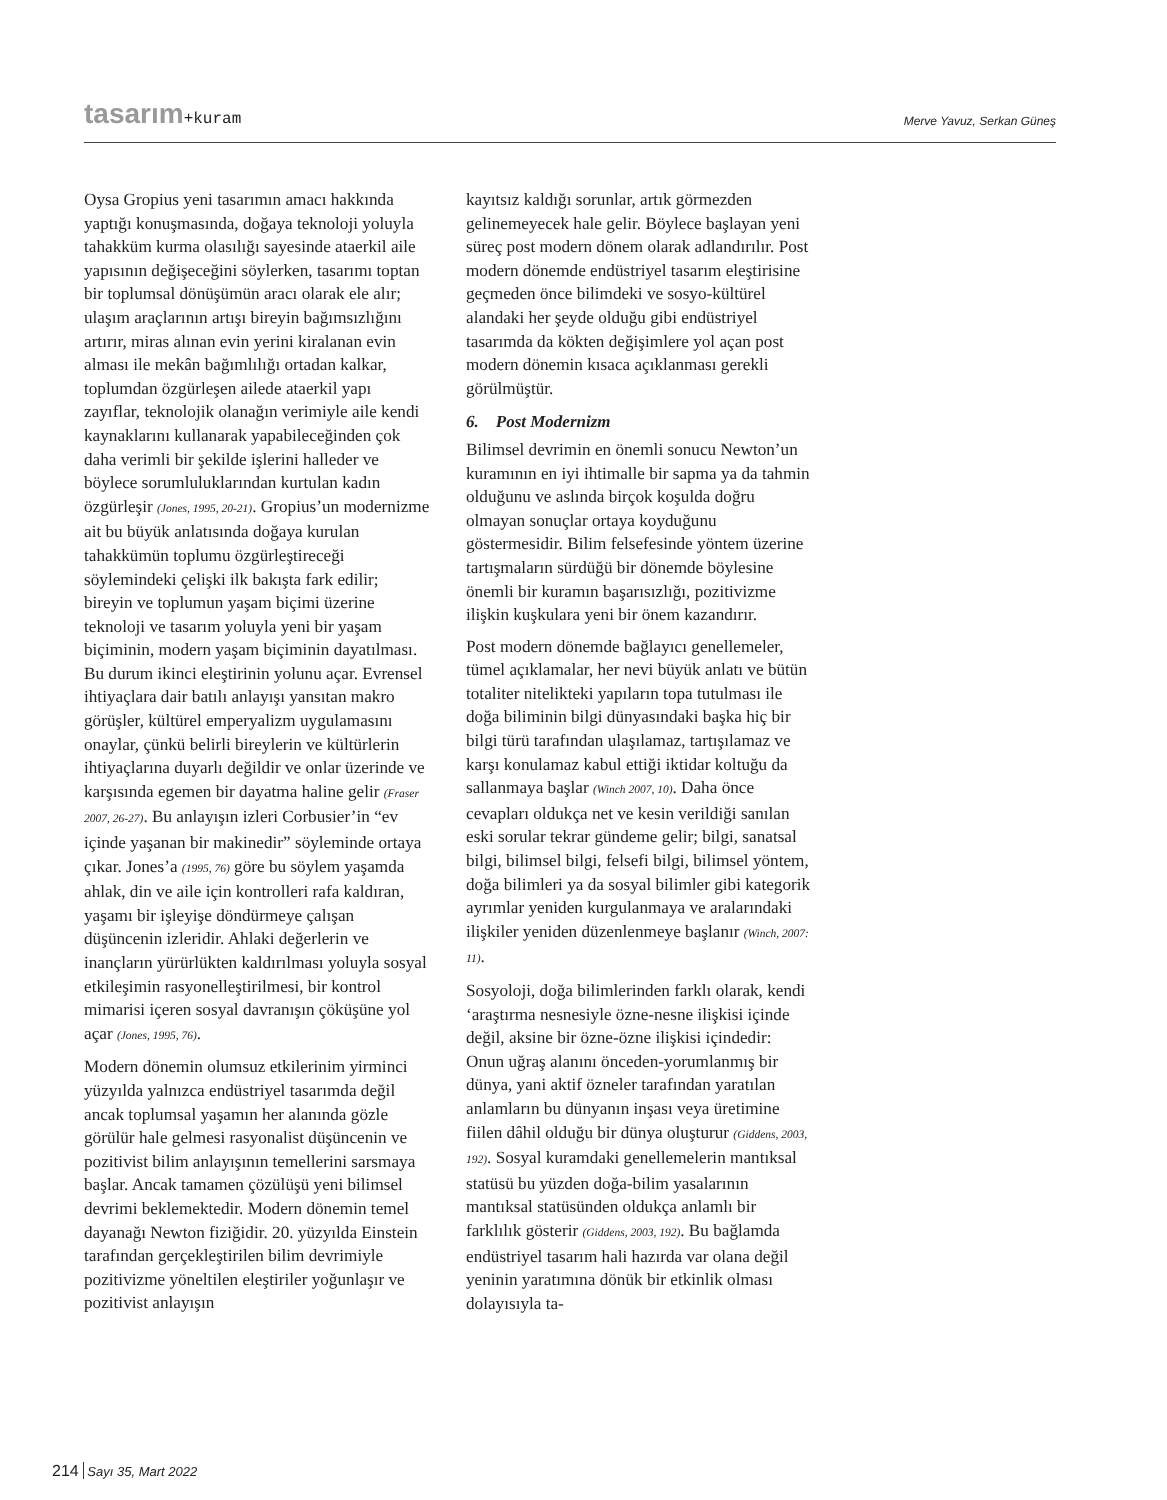tasarım+kuram
Merve Yavuz, Serkan Güneş
Oysa Gropius yeni tasarımın amacı hakkında yaptığı konuşmasında, doğaya teknoloji yoluyla tahakküm kurma olasılığı sayesinde ataerkil aile yapısının değişeceğini söylerken, tasarımı toptan bir toplumsal dönüşümün aracı olarak ele alır; ulaşım araçlarının artışı bireyin bağımsızlığını artırır, miras alınan evin yerini kiralanan evin alması ile mekân bağımlılığı ortadan kalkar, toplumdan özgürleşen ailede ataerkil yapı zayıflar, teknolojik olanağın verimiyle aile kendi kaynaklarını kullanarak yapabileceğinden çok daha verimli bir şekilde işlerini halleder ve böylece sorumluluklarından kurtulan kadın özgürleşir (Jones, 1995, 20-21). Gropius’un modernizme ait bu büyük anlatısında doğaya kurulan tahakkümün toplumu özgürleştireceği söylemindeki çelişki ilk bakışta fark edilir; bireyin ve toplumun yaşam biçimi üzerine teknoloji ve tasarım yoluyla yeni bir yaşam biçiminin, modern yaşam biçiminin dayatılması. Bu durum ikinci eleştirinin yolunu açar. Evrensel ihtiyaçlara dair batılı anlayışı yansıtan makro görüşler, kültürel emperyalizm uygulamasını onaylar, çünkü belirli bireylerin ve kültürlerin ihtiyaçlarına duyarlı değildir ve onlar üzerinde ve karşısında egemen bir dayatma haline gelir (Fraser 2007, 26-27). Bu anlayışın izleri Corbusier’in “ev içinde yaşanan bir makinedir” söyleminde ortaya çıkar. Jones’a (1995, 76) göre bu söylem yaşamda ahlak, din ve aile için kontrolleri rafa kaldıran, yaşamı bir işleyişe döndürmeye çalışan düşüncenin izleridir. Ahlaki değerlerin ve inançların yürürlükten kaldırılması yoluyla sosyal etkileşimin rasyonelleştirilmesi, bir kontrol mimarisi içeren sosyal davranışın çöküşüne yol açar (Jones, 1995, 76).
Modern dönemin olumsuz etkilerinim yirminci yüzyılda yalnızca endüstriyel tasarımda değil ancak toplumsal yaşamın her alanında gözle görülür hale gelmesi rasyonalist düşüncenin ve pozitivist bilim anlayışının temellerini sarsmaya başlar. Ancak tamamen çözülüşü yeni bilimsel devrimi beklemektedir. Modern dönemin temel dayanağı Newton fiziğidir. 20. yüzyılda Einstein tarafından gerçekleştirilen bilim devrimiyle pozitivizme yöneltilen eleştiriler yoğunlaşır ve pozitivist anlayışın
kayıtsız kaldığı sorunlar, artık görmezden gelinemeyecek hale gelir. Böylece başlayan yeni süreç post modern dönem olarak adlandırılır. Post modern dönemde endüstriyel tasarım eleştirisine geçmeden önce bilimdeki ve sosyo-kültürel alandaki her şeyde olduğu gibi endüstriyel tasarımda da kökten değişimlere yol açan post modern dönemin kısaca açıklanması gerekli görülmüştür.
6. Post Modernizm
Bilimsel devrimin en önemli sonucu Newton’un kuramının en iyi ihtimalle bir sapma ya da tahmin olduğunu ve aslında birçok koşulda doğru olmayan sonuçlar ortaya koyduğunu göstermesidir. Bilim felsefesinde yöntem üzerine tartışmaların sürdüğü bir dönemde böylesine önemli bir kuramın başarısızlığı, pozitivizme ilişkin kuşkulara yeni bir önem kazandırır.
Post modern dönemde bağlayıcı genellemeler, tümel açıklamalar, her nevi büyük anlatı ve bütün totaliter nitelikteki yapıların topa tutulması ile doğa biliminin bilgi dünyasındaki başka hiç bir bilgi türü tarafından ulaşılamaz, tartışılamaz ve karşı konulamaz kabul ettiği iktidar koltuğu da sallanmaya başlar (Winch 2007, 10). Daha önce cevapları oldukça net ve kesin verildiği sanılan eski sorular tekrar gündeme gelir; bilgi, sanatsal bilgi, bilimsel bilgi, felsefi bilgi, bilimsel yöntem, doğa bilimleri ya da sosyal bilimler gibi kategorik ayrımlar yeniden kurgulanmaya ve aralarındaki ilişkiler yeniden düzenlenmeye başlanır (Winch, 2007: 11).
Sosyoloji, doğa bilimlerinden farklı olarak, kendi ‘araştırma nesnesiyle özne-nesne ilişkisi içinde değil, aksine bir özne-özne ilişkisi içindedir: Onun uğraş alanını önceden-yorumlanmış bir dünya, yani aktif özneler tarafından yaratılan anlamların bu dünyanın inşası veya üretimine fiilen dâhil olduğu bir dünya oluşturur (Giddens, 2003, 192). Sosyal kuramdaki genellemelerin mantıksal statüsü bu yüzden doğa-bilim yasalarının mantıksal statüsünden oldukça anlamlı bir farklılık gösterir (Giddens, 2003, 192). Bu bağlamda endüstriyel tasarım hali hazırda var olana değil yeninin yaratımına dönük bir etkinlik olması dolayısıyla ta-
214 Sayı 35, Mart 2022